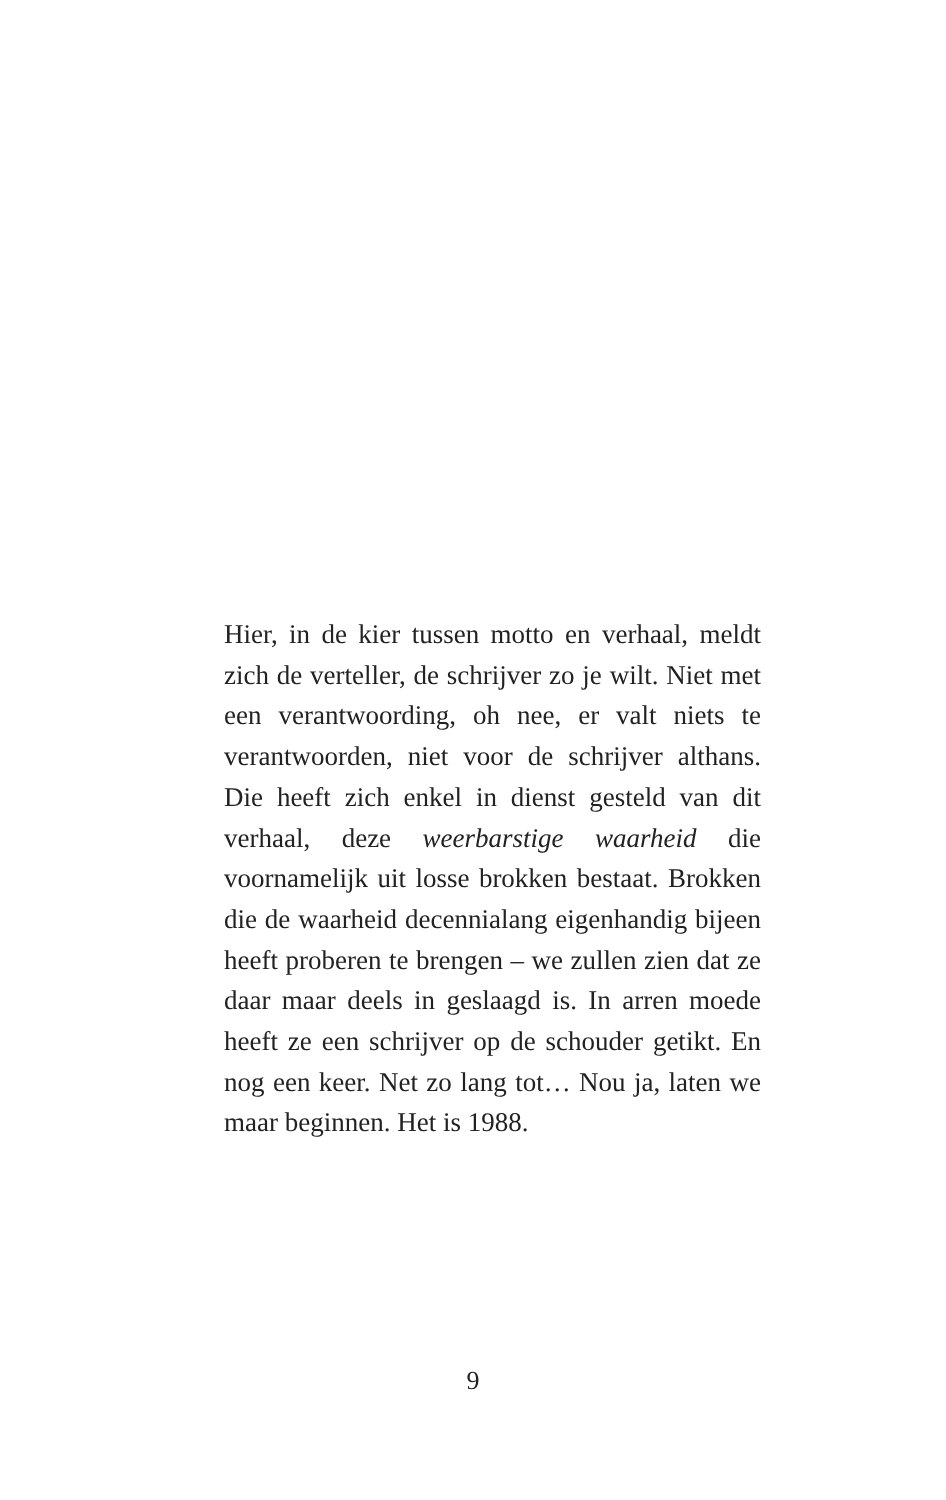Hier, in de kier tussen motto en verhaal, meldt zich de verteller, de schrijver zo je wilt. Niet met een verantwoording, oh nee, er valt niets te verantwoorden, niet voor de schrijver althans. Die heeft zich enkel in dienst gesteld van dit verhaal, deze weer­barstige waarheid die voornamelijk uit losse brokken bestaat. Brokken die de waarheid decennialang eigenhandig bijeen heeft pro­beren te brengen – we zullen zien dat ze daar maar deels in geslaagd is. In arren moede heeft ze een schrijver op de schouder getikt. En nog een keer. Net zo lang tot… Nou ja, laten we maar beginnen. Het is 1988.
9